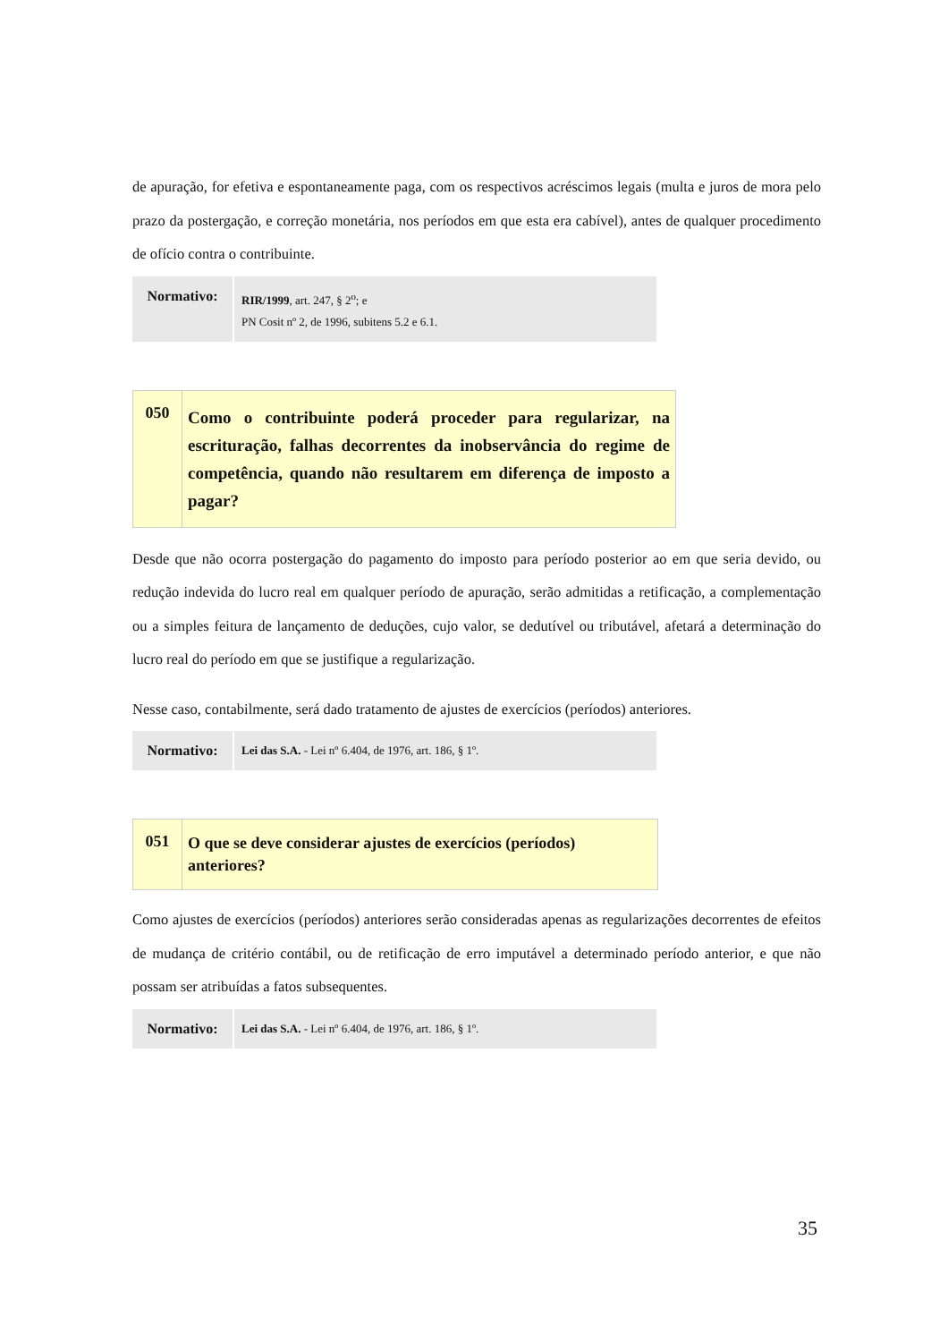de apuração, for efetiva e espontaneamente paga, com os respectivos acréscimos legais (multa e juros de mora pelo prazo da postergação, e correção monetária, nos períodos em que esta era cabível), antes de qualquer procedimento de ofício contra o contribuinte.
| Normativo: | RIR/1999 , art. 247, § 2<sup>o</sup>; e PN Cosit nº 2, de 1996, subitens 5.2 e 6.1. |
| 050 | Como o contribuinte poderá proceder para regularizar, na escrituração, falhas decorrentes da inobservância do regime de competência, quando não resultarem em diferença de imposto a pagar? |
Desde que não ocorra postergação do pagamento do imposto para período posterior ao em que seria devido, ou redução indevida do lucro real em qualquer período de apuração, serão admitidas a retificação, a complementação ou a simples feitura de lançamento de deduções, cujo valor, se dedutível ou tributável, afetará a determinação do lucro real do período em que se justifique a regularização.
Nesse caso, contabilmente, será dado tratamento de ajustes de exercícios (períodos) anteriores.
| Normativo: | Lei das S.A. - Lei nº 6.404, de 1976, art. 186, § 1º. |
| 051 | O que se deve considerar ajustes de exercícios (períodos) anteriores? |
Como ajustes de exercícios (períodos) anteriores serão consideradas apenas as regularizações decorrentes de efeitos de mudança de critério contábil, ou de retificação de erro imputável a determinado período anterior, e que não possam ser atribuídas a fatos subsequentes.
| Normativo: | Lei das S.A. - Lei nº 6.404, de 1976, art. 186, § 1º. |
35